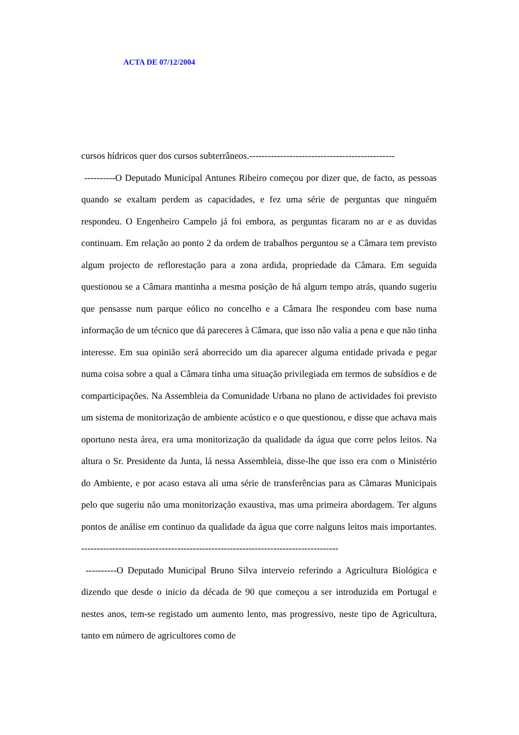ACTA DE 07/12/2004
cursos hídricos quer dos cursos subterrâneos.-----------------------------------------------
----------O Deputado Municipal Antunes Ribeiro começou por dizer que, de facto, as pessoas quando se exaltam perdem as capacidades, e fez uma série de perguntas que ninguém respondeu. O Engenheiro Campelo já foi embora, as perguntas ficaram no ar e as duvidas continuam. Em relação ao ponto 2 da ordem de trabalhos perguntou se a Câmara tem previsto algum projecto de reflorestação para a zona ardida, propriedade da Câmara. Em seguida questionou se a Câmara mantinha a mesma posição de há algum tempo atrás, quando sugeriu que pensasse num parque eólico no concelho e a Câmara lhe respondeu com base numa informação de um técnico que dá pareceres à Câmara, que isso não valia a pena e que não tinha interesse. Em sua opinião será aborrecido um dia aparecer alguma entidade privada e pegar numa coisa sobre a qual a Câmara tinha uma situação privilegiada em termos de subsídios e de comparticipações. Na Assembleia da Comunidade Urbana no plano de actividades foi previsto um sistema de monitorização de ambiente acústico e o que questionou, e disse que achava mais oportuno nesta área, era uma monitorização da qualidade da água que corre pelos leitos. Na altura o Sr. Presidente da Junta, lá nessa Assembleia, disse-lhe que isso era com o Ministério do Ambiente, e por acaso estava ali uma série de transferências para as Câmaras Municipais pelo que sugeriu não uma monitorização exaustiva, mas uma primeira abordagem. Ter alguns pontos de análise em continuo da qualidade da água que corre nalguns leitos mais importantes. -----------------------------------------------------------------------------------
----------O Deputado Municipal Bruno Silva interveio referindo a Agricultura Biológica e dizendo que desde o inicio da década de 90 que começou a ser introduzida em Portugal e nestes anos, tem-se registado um aumento lento, mas progressivo, neste tipo de Agricultura, tanto em número de agricultores como de